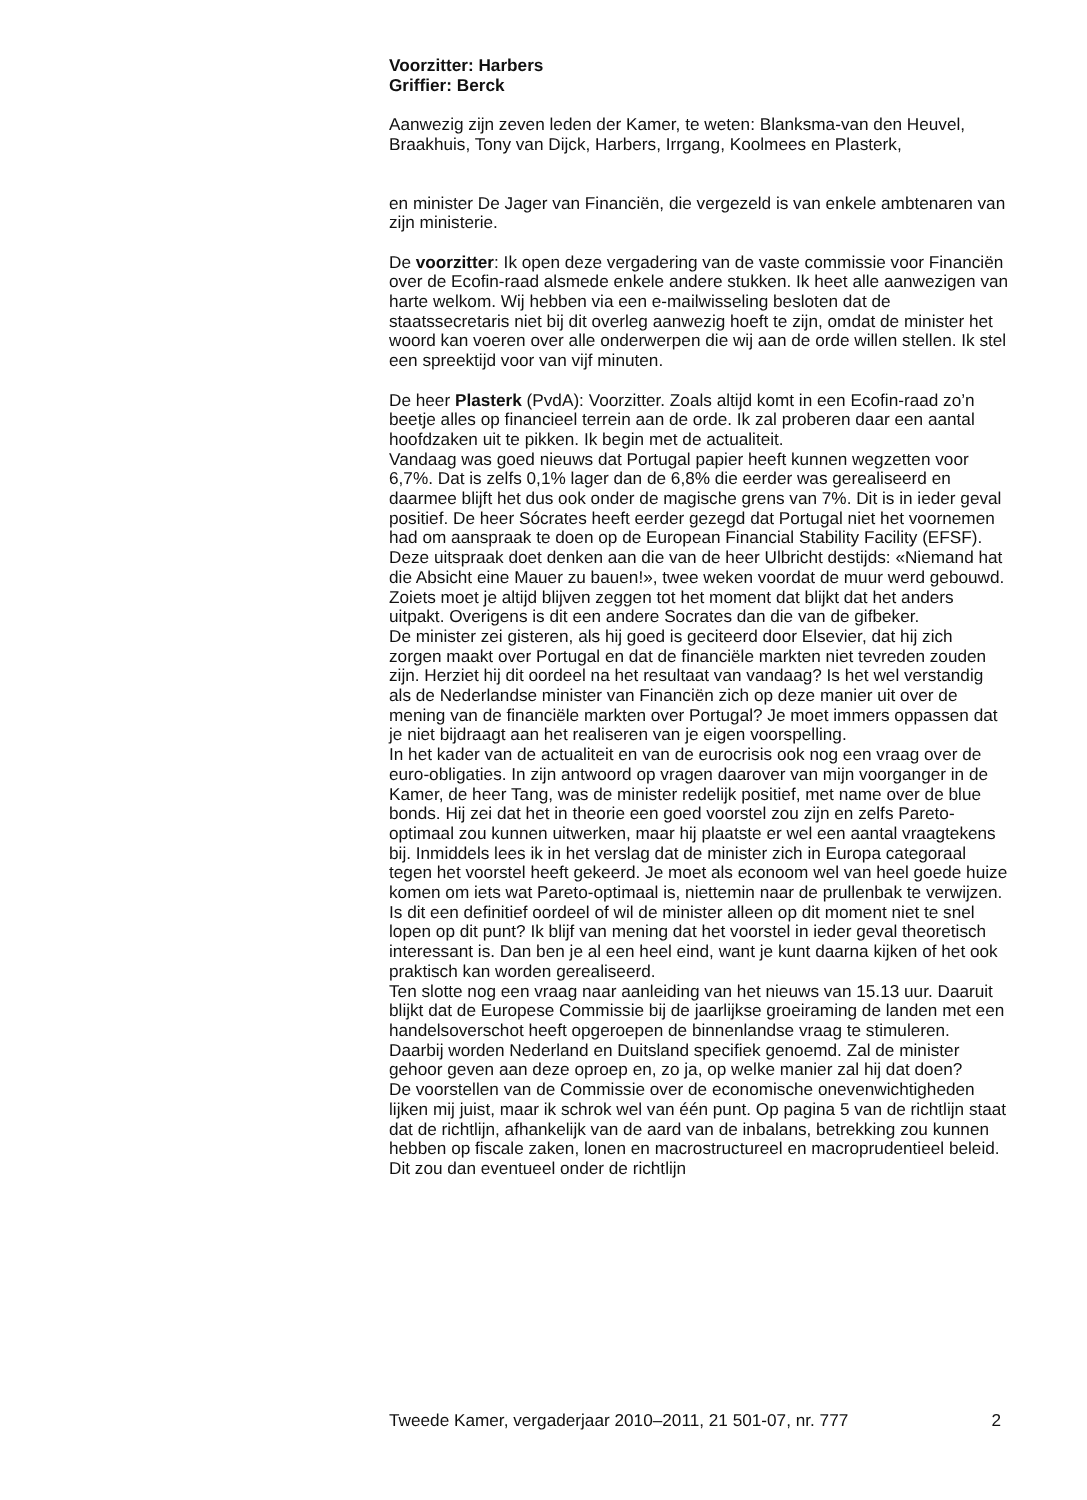Voorzitter: Harbers
Griffier: Berck
Aanwezig zijn zeven leden der Kamer, te weten: Blanksma-van den Heuvel, Braakhuis, Tony van Dijck, Harbers, Irrgang, Koolmees en Plasterk,
en minister De Jager van Financiën, die vergezeld is van enkele ambtenaren van zijn ministerie.
De voorzitter: Ik open deze vergadering van de vaste commissie voor Financiën over de Ecofin-raad alsmede enkele andere stukken. Ik heet alle aanwezigen van harte welkom. Wij hebben via een e-mailwisseling besloten dat de staatssecretaris niet bij dit overleg aanwezig hoeft te zijn, omdat de minister het woord kan voeren over alle onderwerpen die wij aan de orde willen stellen. Ik stel een spreektijd voor van vijf minuten.
De heer Plasterk (PvdA): Voorzitter. Zoals altijd komt in een Ecofin-raad zo’n beetje alles op financieel terrein aan de orde. Ik zal proberen daar een aantal hoofdzaken uit te pikken. Ik begin met de actualiteit.
Vandaag was goed nieuws dat Portugal papier heeft kunnen wegzetten voor 6,7%. Dat is zelfs 0,1% lager dan de 6,8% die eerder was gerealiseerd en daarmee blijft het dus ook onder de magische grens van 7%. Dit is in ieder geval positief. De heer Sócrates heeft eerder gezegd dat Portugal niet het voornemen had om aanspraak te doen op de European Financial Stability Facility (EFSF). Deze uitspraak doet denken aan die van de heer Ulbricht destijds: «Niemand hat die Absicht eine Mauer zu bauen!», twee weken voordat de muur werd gebouwd. Zoiets moet je altijd blijven zeggen tot het moment dat blijkt dat het anders uitpakt. Overigens is dit een andere Socrates dan die van de gifbeker.
De minister zei gisteren, als hij goed is geciteerd door Elsevier, dat hij zich zorgen maakt over Portugal en dat de financiële markten niet tevreden zouden zijn. Herziet hij dit oordeel na het resultaat van vandaag? Is het wel verstandig als de Nederlandse minister van Financiën zich op deze manier uit over de mening van de financiële markten over Portugal? Je moet immers oppassen dat je niet bijdraagt aan het realiseren van je eigen voorspelling.
In het kader van de actualiteit en van de eurocrisis ook nog een vraag over de euro-obligaties. In zijn antwoord op vragen daarover van mijn voorganger in de Kamer, de heer Tang, was de minister redelijk positief, met name over de blue bonds. Hij zei dat het in theorie een goed voorstel zou zijn en zelfs Pareto-optimaal zou kunnen uitwerken, maar hij plaatste er wel een aantal vraagtekens bij. Inmiddels lees ik in het verslag dat de minister zich in Europa categoraal tegen het voorstel heeft gekeerd. Je moet als econoom wel van heel goede huize komen om iets wat Pareto-optimaal is, niettemin naar de prullenbak te verwijzen. Is dit een definitief oordeel of wil de minister alleen op dit moment niet te snel lopen op dit punt? Ik blijf van mening dat het voorstel in ieder geval theoretisch interessant is. Dan ben je al een heel eind, want je kunt daarna kijken of het ook praktisch kan worden gerealiseerd.
Ten slotte nog een vraag naar aanleiding van het nieuws van 15.13 uur. Daaruit blijkt dat de Europese Commissie bij de jaarlijkse groeiraming de landen met een handelsoverschot heeft opgeroepen de binnenlandse vraag te stimuleren. Daarbij worden Nederland en Duitsland specifiek genoemd. Zal de minister gehoor geven aan deze oproep en, zo ja, op welke manier zal hij dat doen?
De voorstellen van de Commissie over de economische onevenwichtigheden lijken mij juist, maar ik schrok wel van één punt. Op pagina 5 van de richtlijn staat dat de richtlijn, afhankelijk van de aard van de inbalans, betrekking zou kunnen hebben op fiscale zaken, lonen en macrostructureel en macroprudentieel beleid. Dit zou dan eventueel onder de richtlijn
Tweede Kamer, vergaderjaar 2010–2011, 21 501-07, nr. 777 2